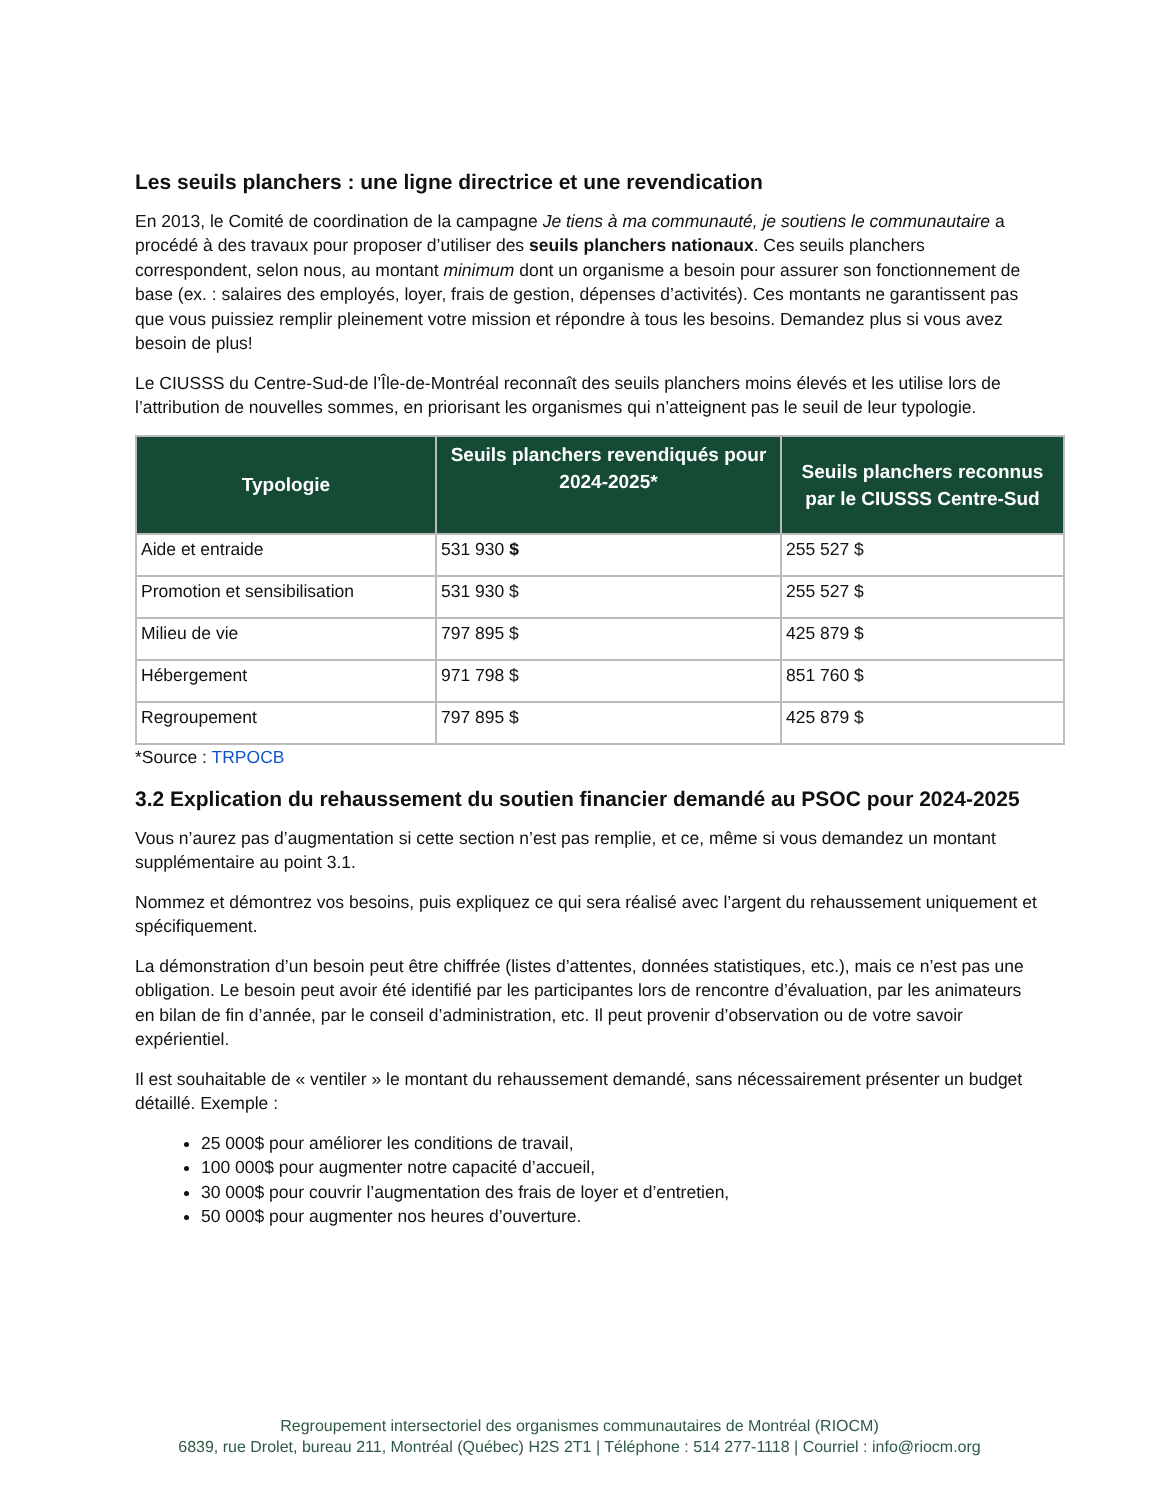Les seuils planchers : une ligne directrice et une revendication
En 2013, le Comité de coordination de la campagne Je tiens à ma communauté, je soutiens le communautaire a procédé à des travaux pour proposer d’utiliser des seuils planchers nationaux. Ces seuils planchers correspondent, selon nous, au montant minimum dont un organisme a besoin pour assurer son fonctionnement de base (ex. : salaires des employés, loyer, frais de gestion, dépenses d’activités). Ces montants ne garantissent pas que vous puissiez remplir pleinement votre mission et répondre à tous les besoins. Demandez plus si vous avez besoin de plus!
Le CIUSSS du Centre-Sud-de l’Île-de-Montréal reconnaît des seuils planchers moins élevés et les utilise lors de l’attribution de nouvelles sommes, en priorisant les organismes qui n’atteignent pas le seuil de leur typologie.
| Typologie | Seuils planchers revendiqués pour 2024-2025* | Seuils planchers reconnus par le CIUSSS Centre-Sud |
| --- | --- | --- |
| Aide et entraide | 531 930 $ | 255 527 $ |
| Promotion et sensibilisation | 531 930 $ | 255 527 $ |
| Milieu de vie | 797 895 $ | 425 879 $ |
| Hébergement | 971 798 $ | 851 760 $ |
| Regroupement | 797 895 $ | 425 879 $ |
*Source : TRPOCB
3.2 Explication du rehaussement du soutien financier demandé au PSOC pour 2024-2025
Vous n’aurez pas d’augmentation si cette section n’est pas remplie, et ce, même si vous demandez un montant supplémentaire au point 3.1.
Nommez et démontrez vos besoins, puis expliquez ce qui sera réalisé avec l’argent du rehaussement uniquement et spécifiquement.
La démonstration d’un besoin peut être chiffrée (listes d’attentes, données statistiques, etc.), mais ce n’est pas une obligation. Le besoin peut avoir été identifié par les participantes lors de rencontre d’évaluation, par les animateurs en bilan de fin d’année, par le conseil d’administration, etc. Il peut provenir d’observation ou de votre savoir expérientiel.
Il est souhaitable de « ventiler » le montant du rehaussement demandé, sans nécessairement présenter un budget détaillé. Exemple :
25 000$ pour améliorer les conditions de travail,
100 000$ pour augmenter notre capacité d’accueil,
30 000$ pour couvrir l’augmentation des frais de loyer et d’entretien,
50 000$ pour augmenter nos heures d’ouverture.
Regroupement intersectoriel des organismes communautaires de Montréal (RIOCM)
6839, rue Drolet, bureau 211, Montréal (Québec) H2S 2T1 | Téléphone : 514 277-1118 | Courriel : info@riocm.org